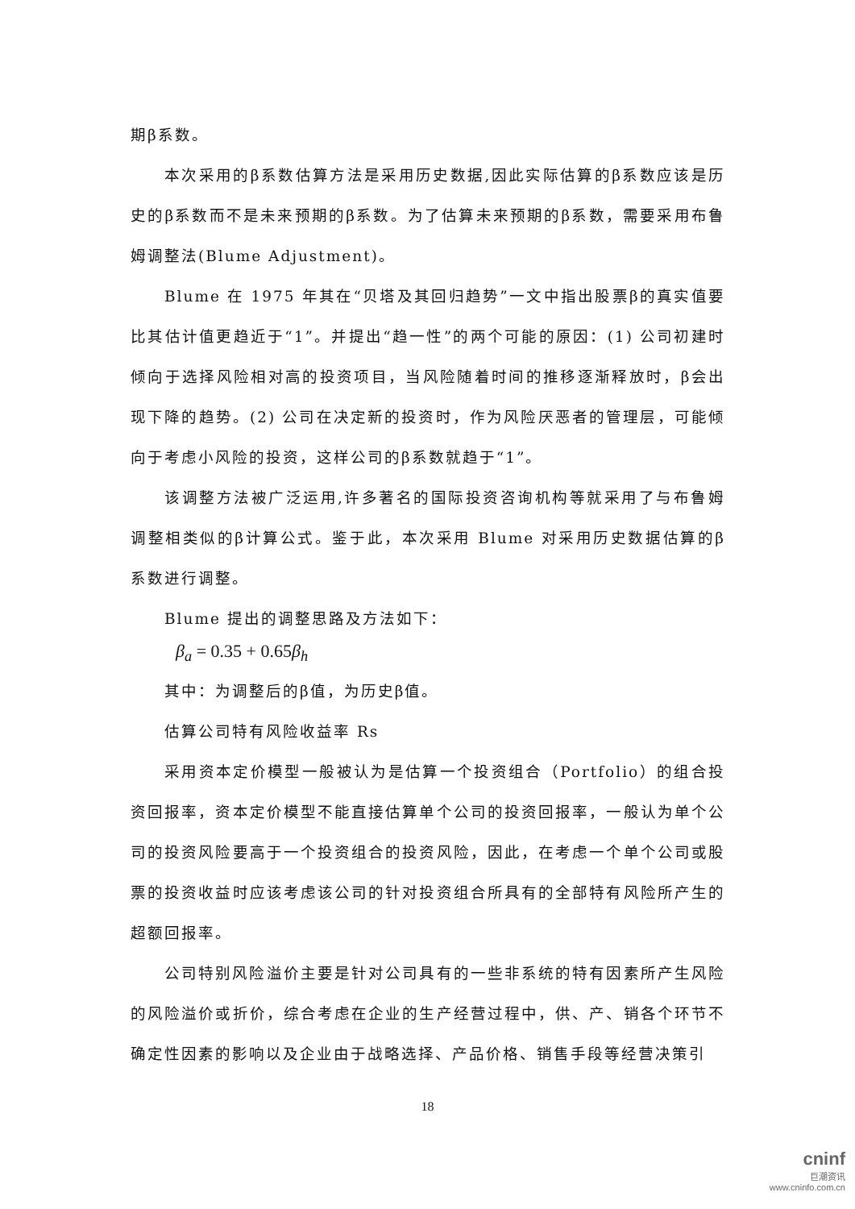期β系数。
本次采用的β系数估算方法是采用历史数据,因此实际估算的β系数应该是历史的β系数而不是未来预期的β系数。为了估算未来预期的β系数，需要采用布鲁姆调整法(Blume Adjustment)。
Blume 在 1975 年其在“贝塔及其回归趋势”一文中指出股票β的真实值要比其估计值更趋近于“1”。并提出“趋一性”的两个可能的原因：(1) 公司初建时倾向于选择风险相对高的投资项目，当风险随着时间的推移逐渐释放时，β会出现下降的趋势。(2) 公司在决定新的投资时，作为风险厌恶者的管理层，可能倾向于考虑小风险的投资，这样公司的β系数就趋于“1”。
该调整方法被广泛运用,许多著名的国际投资咨询机构等就采用了与布鲁姆调整相类似的β计算公式。鉴于此，本次采用 Blume 对采用历史数据估算的β系数进行调整。
Blume 提出的调整思路及方法如下：
β<sub>a</sub> = 0.35 + 0.65β<sub>h</sub>
其中：为调整后的β值，为历史β值。
估算公司特有风险收益率 Rs
采用资本定价模型一般被认为是估算一个投资组合（Portfolio）的组合投资回报率，资本定价模型不能直接估算单个公司的投资回报率，一般认为单个公司的投资风险要高于一个投资组合的投资风险，因此，在考虑一个单个公司或股票的投资收益时应该考虑该公司的针对投资组合所具有的全部特有风险所产生的超额回报率。
公司特别风险溢价主要是针对公司具有的一些非系统的特有因素所产生风险的风险溢价或折价，综合考虑在企业的生产经营过程中，供、产、销各个环节不确定性因素的影响以及企业由于战略选择、产品价格、销售手段等经营决策引
18
cninf
巨潮资讯
www.cninfo.com.cn